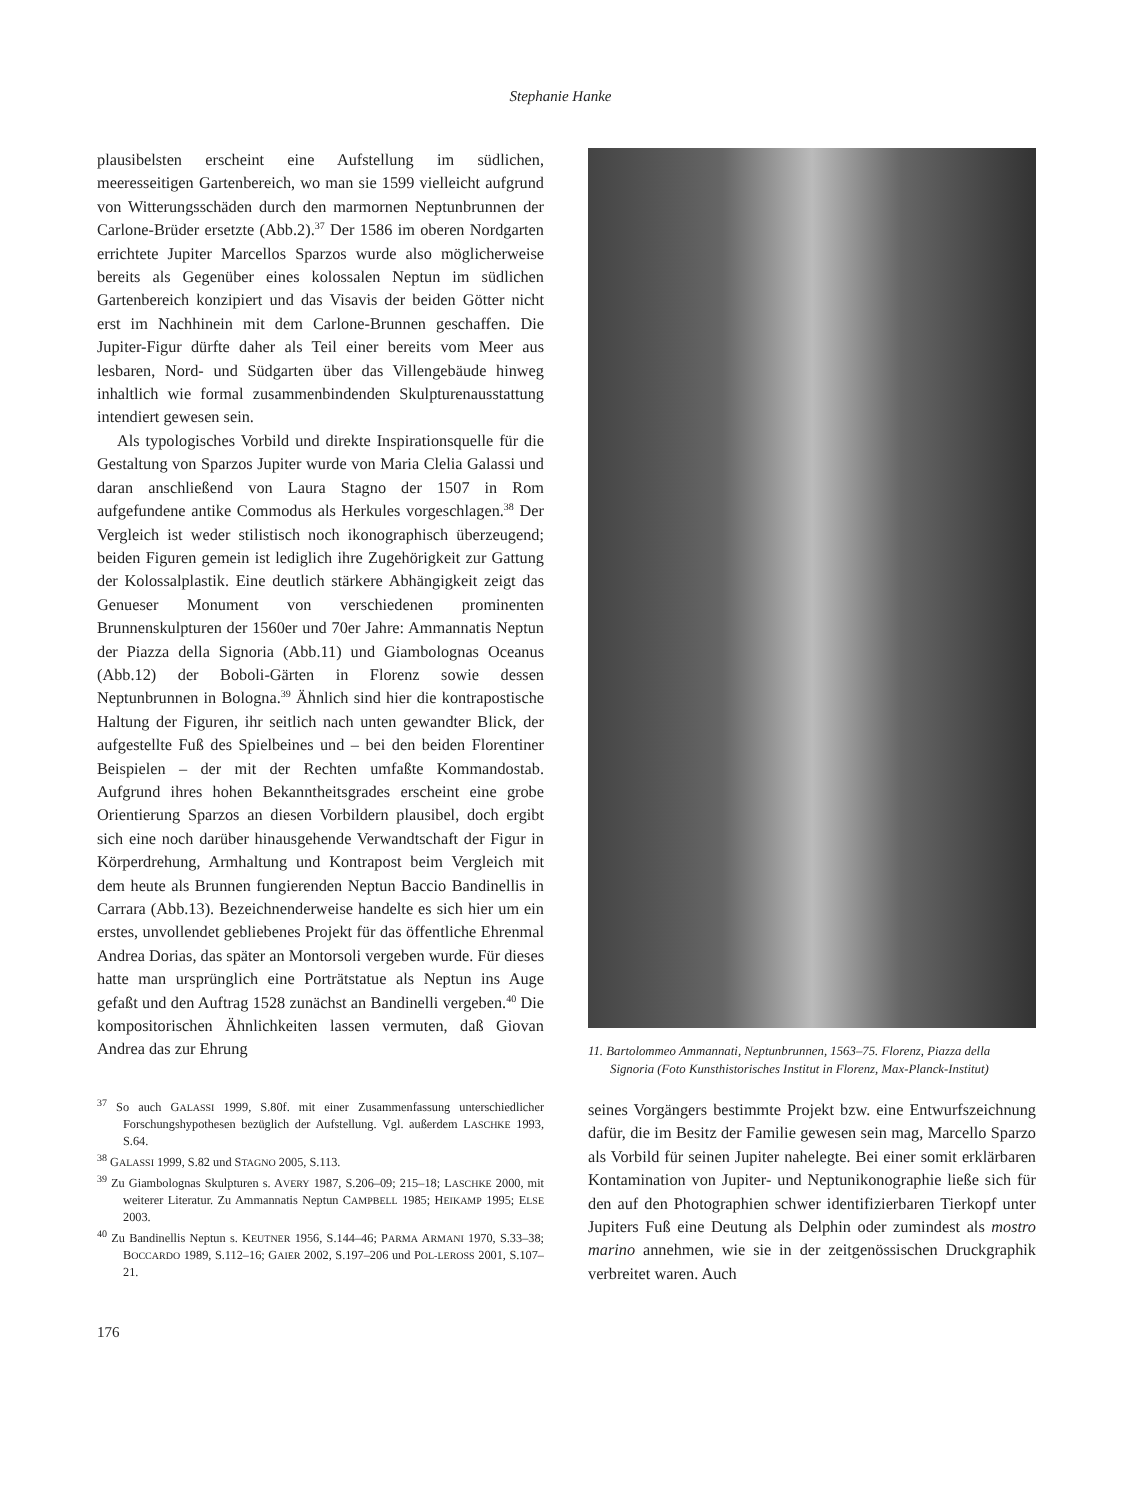Stephanie Hanke
plausibelsten erscheint eine Aufstellung im südlichen, meeresseitigen Gartenbereich, wo man sie 1599 vielleicht aufgrund von Witterungsschäden durch den marmornen Neptunbrunnen der Carlone-Brüder ersetzte (Abb.2).<sup>37</sup> Der 1586 im oberen Nordgarten errichtete Jupiter Marcellos Sparzos wurde also möglicherweise bereits als Gegenüber eines kolossalen Neptun im südlichen Gartenbereich konzipiert und das Visavis der beiden Götter nicht erst im Nachhinein mit dem Carlone-Brunnen geschaffen. Die Jupiter-Figur dürfte daher als Teil einer bereits vom Meer aus lesbaren, Nord- und Südgarten über das Villengebäude hinweg inhaltlich wie formal zusammenbindenden Skulpturenausstattung intendiert gewesen sein.
Als typologisches Vorbild und direkte Inspirationsquelle für die Gestaltung von Sparzos Jupiter wurde von Maria Clelia Galassi und daran anschließend von Laura Stagno der 1507 in Rom aufgefundene antike Commodus als Herkules vorgeschlagen.<sup>38</sup> Der Vergleich ist weder stilistisch noch ikonographisch überzeugend; beiden Figuren gemein ist lediglich ihre Zugehörigkeit zur Gattung der Kolossalplastik. Eine deutlich stärkere Abhängigkeit zeigt das Genueser Monument von verschiedenen prominenten Brunnenskulpturen der 1560er und 70er Jahre: Ammannatis Neptun der Piazza della Signoria (Abb.11) und Giambolognas Oceanus (Abb.12) der Boboli-Gärten in Florenz sowie dessen Neptunbrunnen in Bologna.<sup>39</sup> Ähnlich sind hier die kontrapostische Haltung der Figuren, ihr seitlich nach unten gewandter Blick, der aufgestellte Fuß des Spielbeines und – bei den beiden Florentiner Beispielen – der mit der Rechten umfaßte Kommandostab. Aufgrund ihres hohen Bekanntheitsgrades erscheint eine grobe Orientierung Sparzos an diesen Vorbildern plausibel, doch ergibt sich eine noch darüber hinausgehende Verwandtschaft der Figur in Körperdrehung, Armhaltung und Kontrapost beim Vergleich mit dem heute als Brunnen fungierenden Neptun Baccio Bandinellis in Carrara (Abb.13). Bezeichnenderweise handelte es sich hier um ein erstes, unvollendet gebliebenes Projekt für das öffentliche Ehrenmal Andrea Dorias, das später an Montorsoli vergeben wurde. Für dieses hatte man ursprünglich eine Porträtstatue als Neptun ins Auge gefaßt und den Auftrag 1528 zunächst an Bandinelli vergeben.<sup>40</sup> Die kompositorischen Ähnlichkeiten lassen vermuten, daß Giovan Andrea das zur Ehrung
<sup>37</sup> So auch GALASSI 1999, S.80f. mit einer Zusammenfassung unterschiedlicher Forschungshypothesen bezüglich der Aufstellung. Vgl. außerdem LASCHKE 1993, S.64.
<sup>38</sup> GALASSI 1999, S.82 und STAGNO 2005, S.113.
<sup>39</sup> Zu Giambolognas Skulpturen s. AVERY 1987, S.206–09; 215–18; LASCHKE 2000, mit weiterer Literatur. Zu Ammannatis Neptun CAMPBELL 1985; HEIKAMP 1995; ELSE 2003.
<sup>40</sup> Zu Bandinellis Neptun s. KEUTNER 1956, S.144–46; PARMA ARMANI 1970, S.33–38; BOCCARDO 1989, S.112–16; GAIER 2002, S.197–206 und POL-LEROSS 2001, S.107–21.
176
11. Bartolommeo Ammannati, Neptunbrunnen, 1563–75. Florenz, Piazza della Signoria (Foto Kunsthistorisches Institut in Florenz, Max-Planck-Institut)
seines Vorgängers bestimmte Projekt bzw. eine Entwurfszeichnung dafür, die im Besitz der Familie gewesen sein mag, Marcello Sparzo als Vorbild für seinen Jupiter nahelegte. Bei einer somit erklärbaren Kontamination von Jupiter- und Neptunikonographie ließe sich für den auf den Photographien schwer identifizierbaren Tierkopf unter Jupiters Fuß eine Deutung als Delphin oder zumindest als mostro marino annehmen, wie sie in der zeitgenössischen Druckgraphik verbreitet waren. Auch